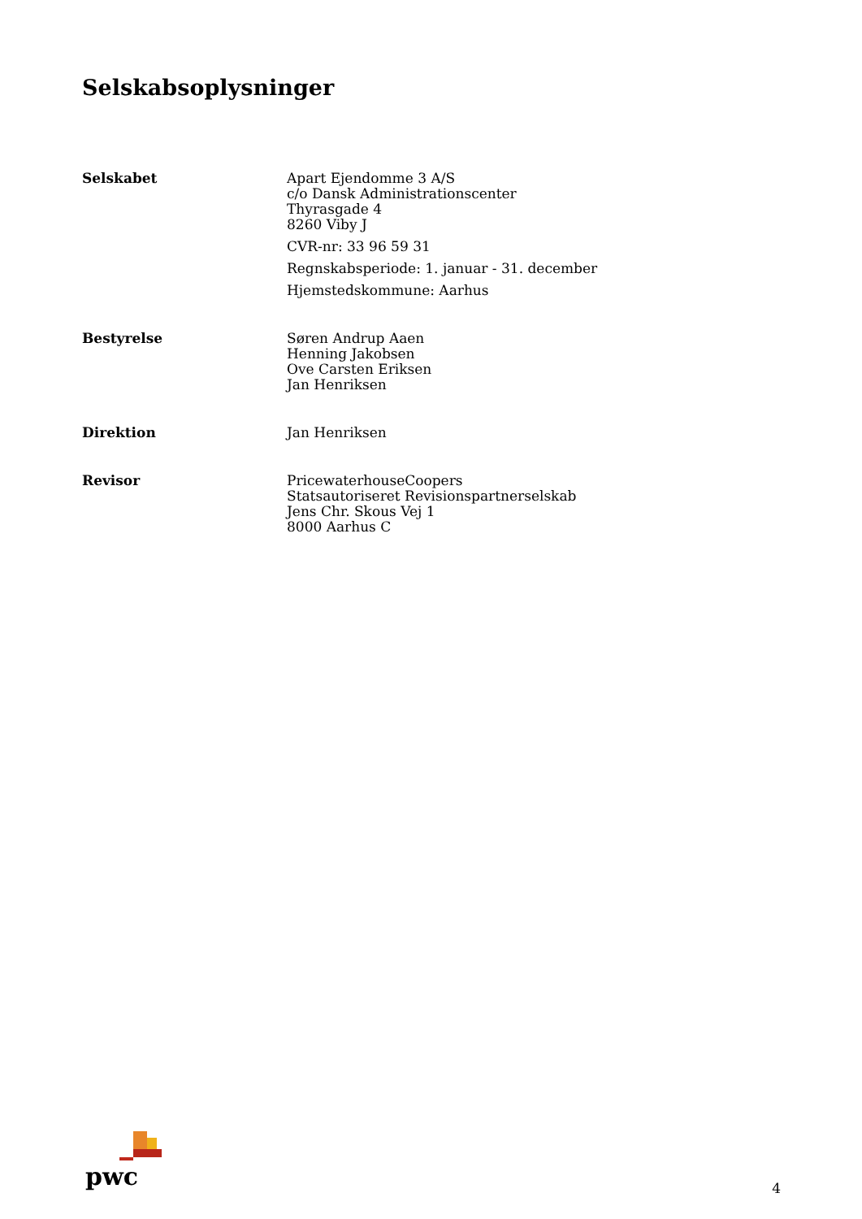Selskabsoplysninger
Selskabet Apart Ejendomme 3 A/S
c/o Dansk Administrationscenter
Thyrasgade 4
8260 Viby J
CVR-nr: 33 96 59 31
Regnskabsperiode: 1. januar - 31. december
Hjemstedskommune: Aarhus
Bestyrelse Søren Andrup Aaen
Henning Jakobsen
Ove Carsten Eriksen
Jan Henriksen
Direktion Jan Henriksen
Revisor PricewaterhouseCoopers
Statsautoriseret Revisionspartnerselskab
Jens Chr. Skous Vej 1
8000 Aarhus C
pwc
4